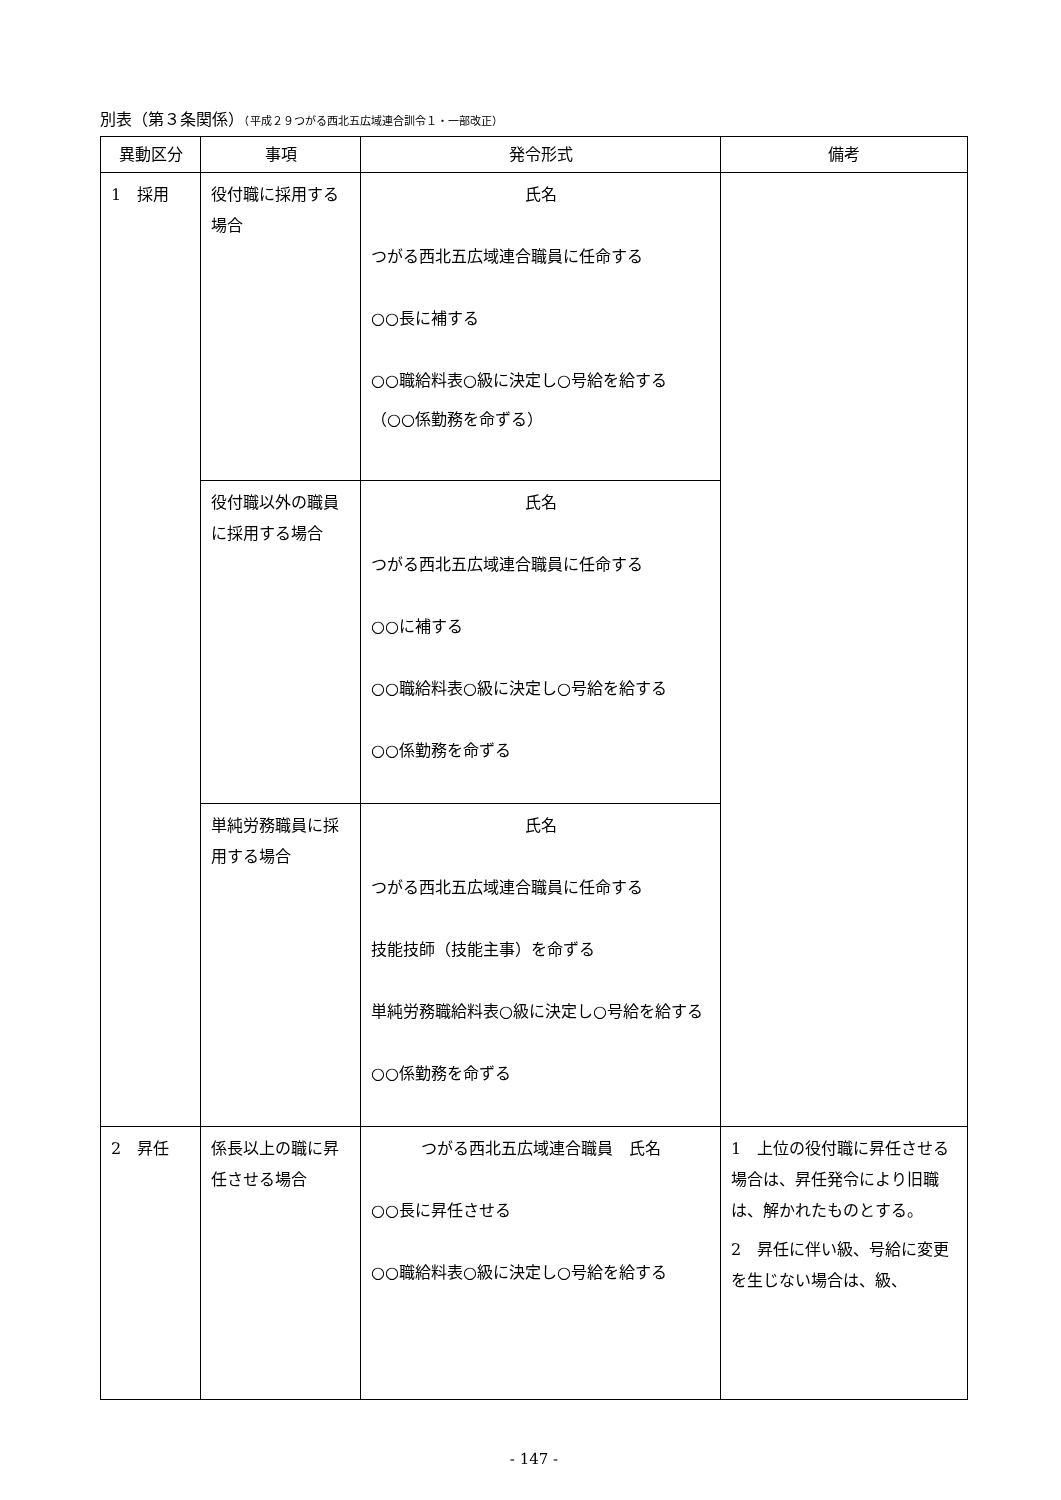別表（第３条関係）（平成２９つがる西北五広域連合訓令１・一部改正）
| 異動区分 | 事項 | 発令形式 | 備考 |
| --- | --- | --- | --- |
| 1 採用 | 役付職に採用する場合 | 氏名 つがる西北五広域連合職員に任命する ○○長に補する ○○職給料表○級に決定し○号給を給する （○○係勤務を命ずる） | |
| | 役付職以外の職員に採用する場合 | 氏名 つがる西北五広域連合職員に任命する ○○に補する ○○職給料表○級に決定し○号給を給する ○○係勤務を命ずる | |
| | 単純労務職員に採用する場合 | 氏名 つがる西北五広域連合職員に任命する 技能技師（技能主事）を命ずる 単純労務職給料表○級に決定し○号給を給する ○○係勤務を命ずる | |
| 2 昇任 | 係長以上の職に昇任させる場合 | つがる西北五広域連合職員 氏名 ○○長に昇任させる ○○職給料表○級に決定し○号給を給する | 1 上位の役付職に昇任させる場合は、昇任発令により旧職は、解かれたものとする。 2 昇任に伴い級、号給に変更を生じない場合は、級、 |
- 147 -